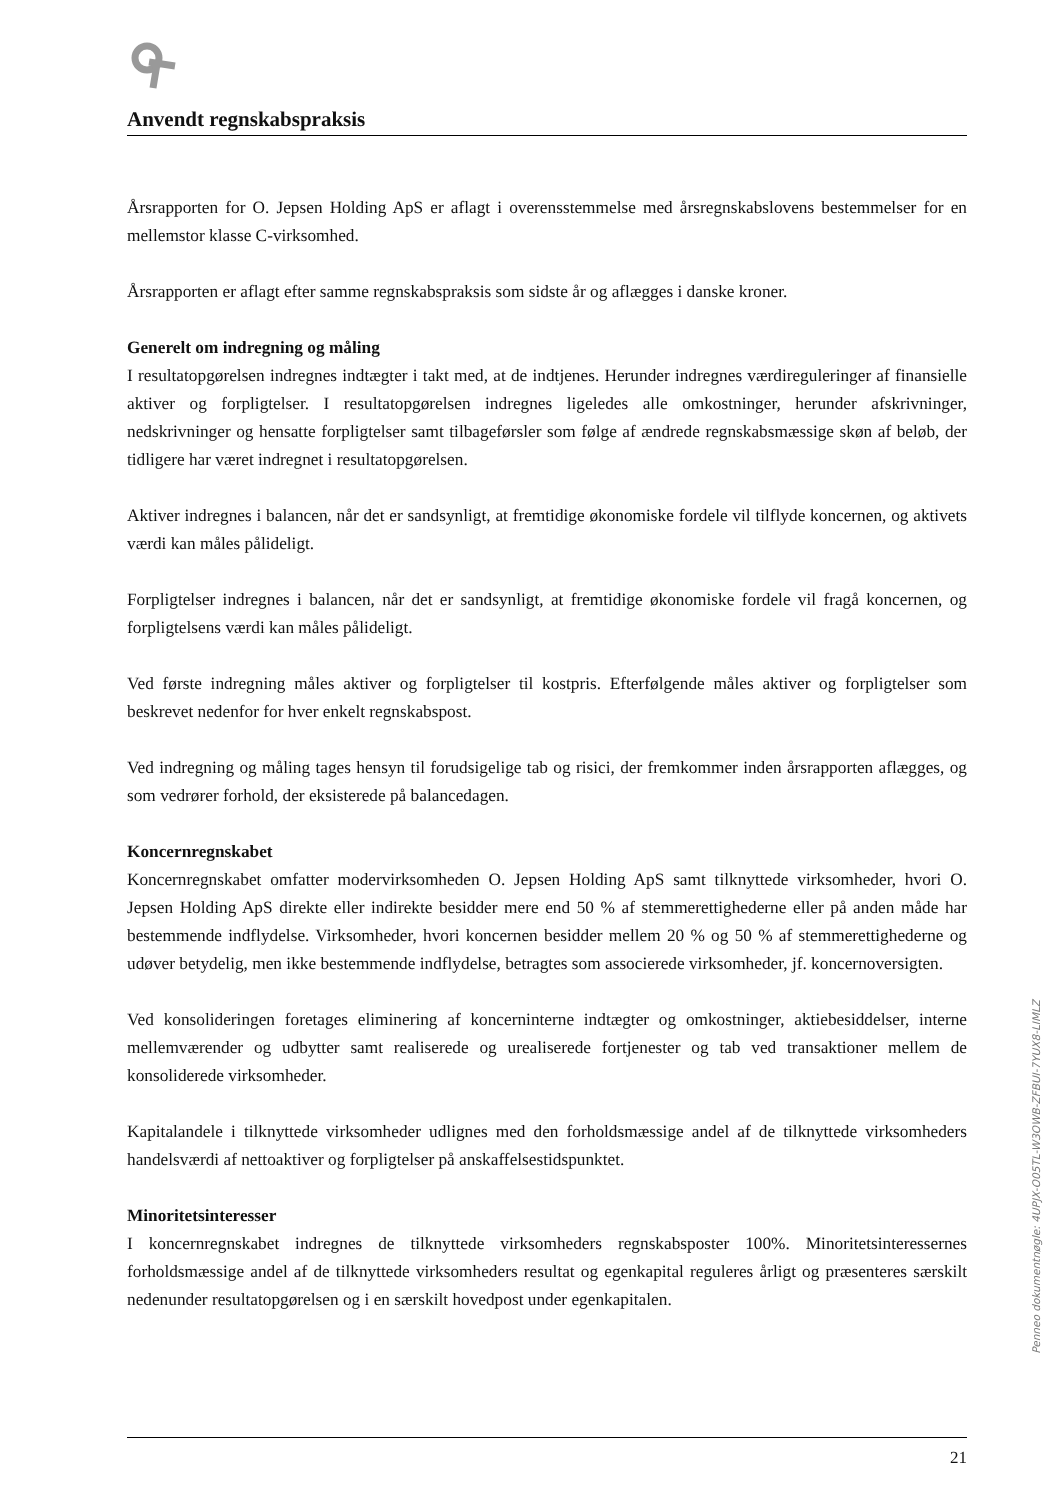Anvendt regnskabspraksis
Årsrapporten for O. Jepsen Holding ApS er aflagt i overensstemmelse med årsregnskabslovens bestemmelser for en mellemstor klasse C-virksomhed.
Årsrapporten er aflagt efter samme regnskabspraksis som sidste år og aflægges i danske kroner.
Generelt om indregning og måling
I resultatopgørelsen indregnes indtægter i takt med, at de indtjenes. Herunder indregnes værdireguleringer af finansielle aktiver og forpligtelser. I resultatopgørelsen indregnes ligeledes alle omkostninger, herunder afskrivninger, nedskrivninger og hensatte forpligtelser samt tilbageførsler som følge af ændrede regnskabsmæssige skøn af beløb, der tidligere har været indregnet i resultatopgørelsen.
Aktiver indregnes i balancen, når det er sandsynligt, at fremtidige økonomiske fordele vil tilflyde koncernen, og aktivets værdi kan måles pålideligt.
Forpligtelser indregnes i balancen, når det er sandsynligt, at fremtidige økonomiske fordele vil fragå koncernen, og forpligtelsens værdi kan måles pålideligt.
Ved første indregning måles aktiver og forpligtelser til kostpris. Efterfølgende måles aktiver og forpligtelser som beskrevet nedenfor for hver enkelt regnskabspost.
Ved indregning og måling tages hensyn til forudsigelige tab og risici, der fremkommer inden årsrapporten aflægges, og som vedrører forhold, der eksisterede på balancedagen.
Koncernregnskabet
Koncernregnskabet omfatter modervirksomheden O. Jepsen Holding ApS samt tilknyttede virksomheder, hvori O. Jepsen Holding ApS direkte eller indirekte besidder mere end 50 % af stemmerettighederne eller på anden måde har bestemmende indflydelse. Virksomheder, hvori koncernen besidder mellem 20 % og 50 % af stemmerettighederne og udøver betydelig, men ikke bestemmende indflydelse, betragtes som associerede virksomheder, jf. koncernoversigten.
Ved konsolideringen foretages eliminering af koncerninterne indtægter og omkostninger, aktiebesiddelser, interne mellemværender og udbytter samt realiserede og urealiserede fortjenester og tab ved transaktioner mellem de konsoliderede virksomheder.
Kapitalandele i tilknyttede virksomheder udlignes med den forholdsmæssige andel af de tilknyttede virksomheders handelsværdi af nettoaktiver og forpligtelser på anskaffelsestidspunktet.
Minoritetsinteresser
I koncernregnskabet indregnes de tilknyttede virksomheders regnskabsposter 100%. Minoritetsinteressernes forholdsmæssige andel af de tilknyttede virksomheders resultat og egenkapital reguleres årligt og præsenteres særskilt nedenunder resultatopgørelsen og i en særskilt hovedpost under egenkapitalen.
Penneo dokumentnøgle: 4UPJX-O05TL-W3OWB-ZFBUI-7YUX8-LIMLZ
21